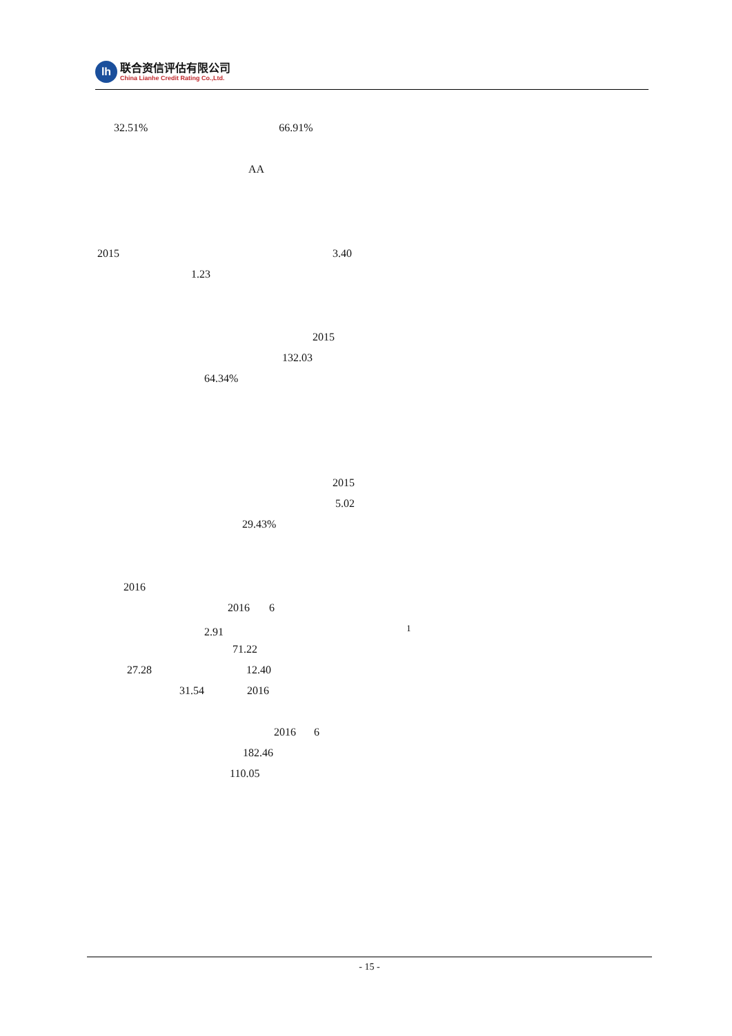lh
联合资信评估有限公司
China Lianhe Credit Rating Co.,Ltd.
32.51% 66.91%
AA
2015 3.40
1.23
2015
132.03
64.34%
2015
5.02
29.43%
2016
2016 6
2.91<sup>1</sup>
71.22
27.28 12.40
31.54 2016
2016 6
182.46
110.05
- 15 -